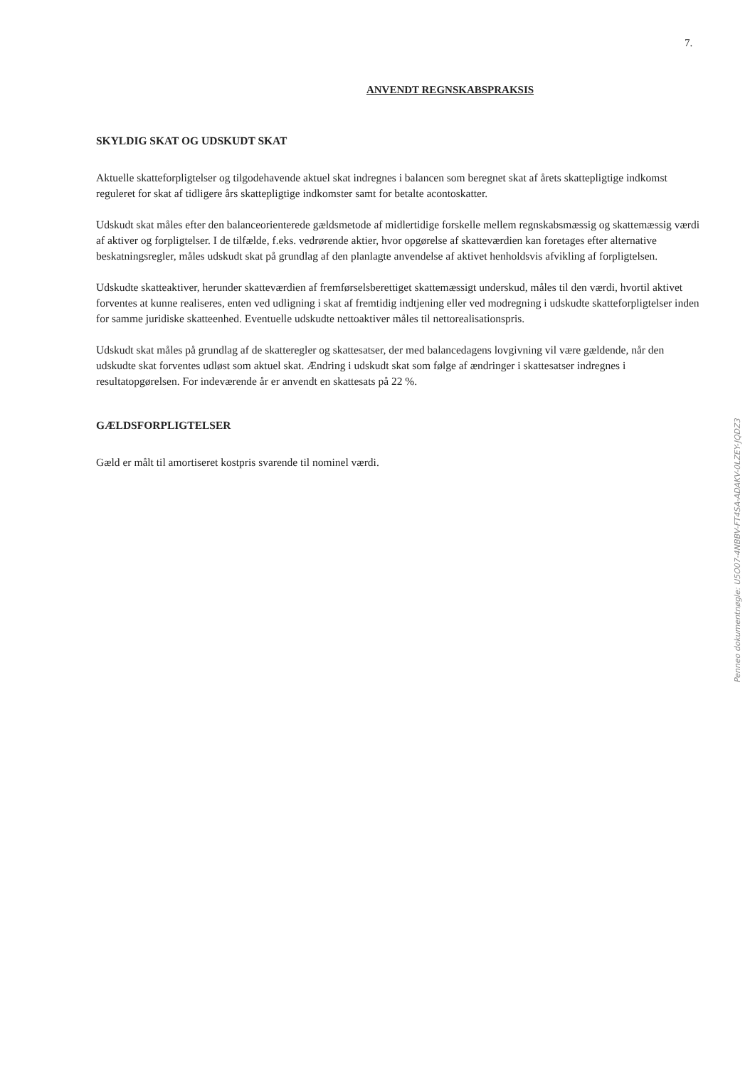7.
ANVENDT REGNSKABSPRAKSIS
SKYLDIG SKAT OG UDSKUDT SKAT
Aktuelle skatteforpligtelser og tilgodehavende aktuel skat indregnes i balancen som beregnet skat af årets skattepligtige indkomst reguleret for skat af tidligere års skattepligtige indkomster samt for betalte acontoskatter.
Udskudt skat måles efter den balanceorienterede gældsmetode af midlertidige forskelle mellem regnskabsmæssig og skattemæssig værdi af aktiver og forpligtelser. I de tilfælde, f.eks. vedrørende aktier, hvor opgørelse af skatteværdien kan foretages efter alternative beskatningsregler, måles udskudt skat på grundlag af den planlagte anvendelse af aktivet henholdsvis afvikling af forpligtelsen.
Udskudte skatteaktiver, herunder skatteværdien af fremførselsberettiget skattemæssigt underskud, måles til den værdi, hvortil aktivet forventes at kunne realiseres, enten ved udligning i skat af fremtidig indtjening eller ved modregning i udskudte skatteforpligtelser inden for samme juridiske skatteenhed. Eventuelle udskudte nettoaktiver måles til nettorealisationspris.
Udskudt skat måles på grundlag af de skatteregler og skattesatser, der med balancedagens lovgivning vil være gældende, når den udskudte skat forventes udløst som aktuel skat. Ændring i udskudt skat som følge af ændringer i skattesatser indregnes i resultatopgørelsen. For indeværende år er anvendt en skattesats på 22 %.
GÆLDSFORPLIGTELSER
Gæld er målt til amortiseret kostpris svarende til nominel værdi.
Penneo dokumentnøgle: U5O07-4NBBV-FT4SA-ADAKV-0LZEY-JQDZ3